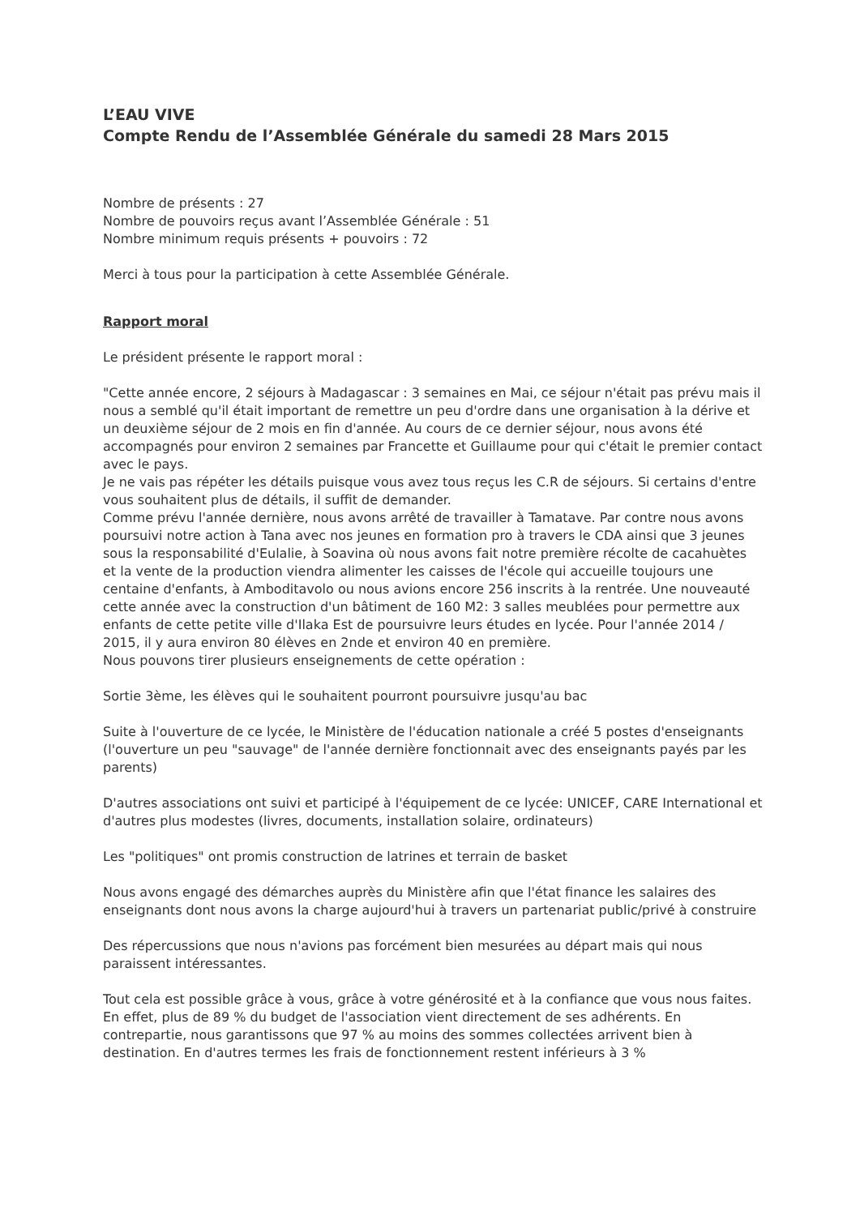L’EAU VIVE
Compte Rendu de l’Assemblée Générale du samedi 28 Mars 2015
Nombre de présents : 27
Nombre de pouvoirs reçus avant l’Assemblée Générale : 51
Nombre minimum requis présents + pouvoirs : 72
Merci à tous pour la participation à cette Assemblée Générale.
Rapport moral
Le président présente le rapport moral :
"Cette année encore, 2 séjours à Madagascar : 3 semaines en Mai, ce séjour n'était pas prévu mais il nous a semblé qu'il était important de remettre un peu d'ordre dans une organisation à la dérive et un deuxième séjour de 2 mois en fin d'année. Au cours de ce dernier séjour, nous avons été accompagnés pour environ 2 semaines par Francette et Guillaume pour qui c'était le premier contact avec le pays.
Je ne vais pas répéter les détails puisque vous avez tous reçus les C.R de séjours. Si certains d'entre vous souhaitent plus de détails, il suffit de demander.
Comme prévu l'année dernière, nous avons arrêté de travailler à Tamatave. Par contre nous avons poursuivi notre action à Tana avec nos jeunes en formation pro à travers le CDA ainsi que 3 jeunes sous la responsabilité d'Eulalie, à Soavina où nous avons fait notre première récolte de cacahuètes et la vente de la production viendra alimenter les caisses de l'école qui accueille toujours une centaine d'enfants, à Amboditavolo ou nous avions encore 256 inscrits à la rentrée. Une nouveauté cette année avec la construction d'un bâtiment de 160 M2: 3 salles meublées pour permettre aux enfants de cette petite ville d'Ilaka Est de poursuivre leurs études en lycée. Pour l'année 2014 / 2015, il y aura environ 80 élèves en 2nde et environ 40 en première.
Nous pouvons tirer plusieurs enseignements de cette opération :
Sortie 3ème, les élèves qui le souhaitent pourront poursuivre jusqu'au bac
Suite à l'ouverture de ce lycée, le Ministère de l'éducation nationale a créé 5 postes d'enseignants (l'ouverture un peu "sauvage" de l'année dernière fonctionnait avec des enseignants payés par les parents)
D'autres associations ont suivi et participé à l'équipement de ce lycée: UNICEF, CARE International et d'autres plus modestes (livres, documents, installation solaire, ordinateurs)
Les "politiques" ont promis construction de latrines et terrain de basket
Nous avons engagé des démarches auprès du Ministère afin que l'état finance les salaires des enseignants dont nous avons la charge aujourd'hui à travers un partenariat public/privé à construire
Des répercussions que nous n'avions pas forcément bien mesurées au départ mais qui nous paraissent intéressantes.
Tout cela est possible grâce à vous, grâce à votre générosité et à la confiance que vous nous faites. En effet, plus de 89 % du budget de l'association vient directement de ses adhérents. En contrepartie, nous garantissons que 97 % au moins des sommes collectées arrivent bien à destination. En d'autres termes les frais de fonctionnement restent inférieurs à 3 %